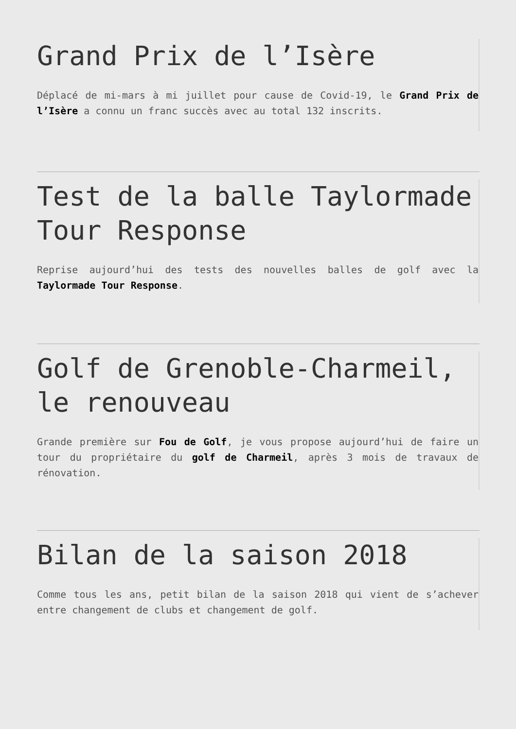Grand Prix de l’Isère
Déplacé de mi-mars à mi juillet pour cause de Covid-19, le Grand Prix de l’Isère a connu un franc succès avec au total 132 inscrits.
Test de la balle Taylormade Tour Response
Reprise aujourd’hui des tests des nouvelles balles de golf avec la Taylormade Tour Response.
Golf de Grenoble-Charmeil, le renouveau
Grande première sur Fou de Golf, je vous propose aujourd’hui de faire un tour du propriétaire du golf de Charmeil, après 3 mois de travaux de rénovation.
Bilan de la saison 2018
Comme tous les ans, petit bilan de la saison 2018 qui vient de s’achever entre changement de clubs et changement de golf.